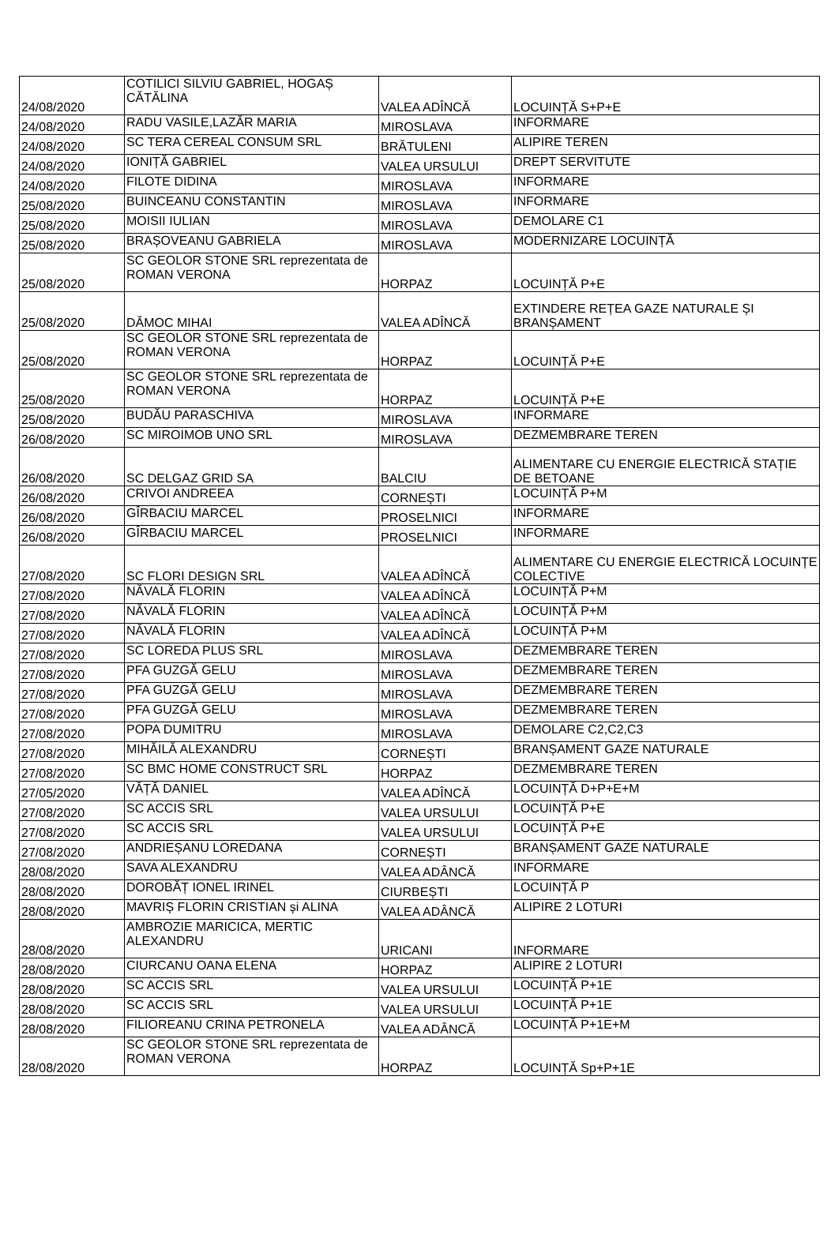| 24/08/2020 | COTILICI SILVIU GABRIEL, HOGAȘ CĂTĂLINA | VALEA ADÎNCĂ | LOCUINȚĂ S+P+E |
| 24/08/2020 | RADU VASILE,LAZĂR MARIA | MIROSLAVA | INFORMARE |
| 24/08/2020 | SC TERA CEREAL CONSUM SRL | BRĂTULENI | ALIPIRE TEREN |
| 24/08/2020 | IONIȚĂ GABRIEL | VALEA URSULUI | DREPT SERVITUTE |
| 24/08/2020 | FILOTE DIDINA | MIROSLAVA | INFORMARE |
| 25/08/2020 | BUINCEANU CONSTANTIN | MIROSLAVA | INFORMARE |
| 25/08/2020 | MOISII IULIAN | MIROSLAVA | DEMOLARE C1 |
| 25/08/2020 | BRAȘOVEANU GABRIELA | MIROSLAVA | MODERNIZARE LOCUINȚĂ |
| 25/08/2020 | SC GEOLOR STONE SRL reprezentata de ROMAN VERONA | HORPAZ | LOCUINȚĂ P+E |
| 25/08/2020 | DĂMOC MIHAI | VALEA ADÎNCĂ | EXTINDERE REȚEA GAZE NATURALE ȘI BRANȘAMENT |
| 25/08/2020 | SC GEOLOR STONE SRL reprezentata de ROMAN VERONA | HORPAZ | LOCUINȚĂ P+E |
| 25/08/2020 | SC GEOLOR STONE SRL reprezentata de ROMAN VERONA | HORPAZ | LOCUINȚĂ P+E |
| 25/08/2020 | BUDĂU PARASCHIVA | MIROSLAVA | INFORMARE |
| 26/08/2020 | SC MIROIMOB UNO SRL | MIROSLAVA | DEZMEMBRARE TEREN |
| 26/08/2020 | SC DELGAZ GRID SA | BALCIU | ALIMENTARE CU ENERGIE ELECTRICĂ STAȚIE DE BETOANE |
| 26/08/2020 | CRIVOI ANDREEA | CORNEȘTI | LOCUINȚĂ P+M |
| 26/08/2020 | GÎRBACIU MARCEL | PROSELNICI | INFORMARE |
| 26/08/2020 | GÎRBACIU MARCEL | PROSELNICI | INFORMARE |
| 27/08/2020 | SC FLORI DESIGN SRL | VALEA ADÎNCĂ | ALIMENTARE CU ENERGIE ELECTRICĂ LOCUINȚE COLECTIVE |
| 27/08/2020 | NĂVALĂ FLORIN | VALEA ADÎNCĂ | LOCUINȚĂ P+M |
| 27/08/2020 | NĂVALĂ FLORIN | VALEA ADÎNCĂ | LOCUINȚĂ P+M |
| 27/08/2020 | NĂVALĂ FLORIN | VALEA ADÎNCĂ | LOCUINȚĂ P+M |
| 27/08/2020 | SC LOREDA PLUS SRL | MIROSLAVA | DEZMEMBRARE TEREN |
| 27/08/2020 | PFA GUZGĂ GELU | MIROSLAVA | DEZMEMBRARE TEREN |
| 27/08/2020 | PFA GUZGĂ GELU | MIROSLAVA | DEZMEMBRARE TEREN |
| 27/08/2020 | PFA GUZGĂ GELU | MIROSLAVA | DEZMEMBRARE TEREN |
| 27/08/2020 | POPA DUMITRU | MIROSLAVA | DEMOLARE C2,C2,C3 |
| 27/08/2020 | MIHĂILĂ ALEXANDRU | CORNEȘTI | BRANȘAMENT GAZE NATURALE |
| 27/08/2020 | SC BMC HOME CONSTRUCT SRL | HORPAZ | DEZMEMBRARE TEREN |
| 27/05/2020 | VĂȚĂ DANIEL | VALEA ADÎNCĂ | LOCUINȚĂ D+P+E+M |
| 27/08/2020 | SC ACCIS SRL | VALEA URSULUI | LOCUINȚĂ P+E |
| 27/08/2020 | SC ACCIS SRL | VALEA URSULUI | LOCUINȚĂ P+E |
| 27/08/2020 | ANDRIEȘANU LOREDANA | CORNEȘTI | BRANȘAMENT GAZE NATURALE |
| 28/08/2020 | SAVA ALEXANDRU | VALEA ADÂNCĂ | INFORMARE |
| 28/08/2020 | DOROBĂȚ IONEL IRINEL | CIURBEȘTI | LOCUINȚĂ P |
| 28/08/2020 | MAVRIȘ FLORIN CRISTIAN și ALINA | VALEA ADÂNCĂ | ALIPIRE 2 LOTURI |
| 28/08/2020 | AMBROZIE MARICICA, MERTIC ALEXANDRU | URICANI | INFORMARE |
| 28/08/2020 | CIURCANU OANA ELENA | HORPAZ | ALIPIRE 2 LOTURI |
| 28/08/2020 | SC ACCIS SRL | VALEA URSULUI | LOCUINȚĂ P+1E |
| 28/08/2020 | SC ACCIS SRL | VALEA URSULUI | LOCUINȚĂ P+1E |
| 28/08/2020 | FILIOREANU CRINA PETRONELA | VALEA ADÂNCĂ | LOCUINȚĂ P+1E+M |
| 28/08/2020 | SC GEOLOR STONE SRL reprezentata de ROMAN VERONA | HORPAZ | LOCUINȚĂ Sp+P+1E |